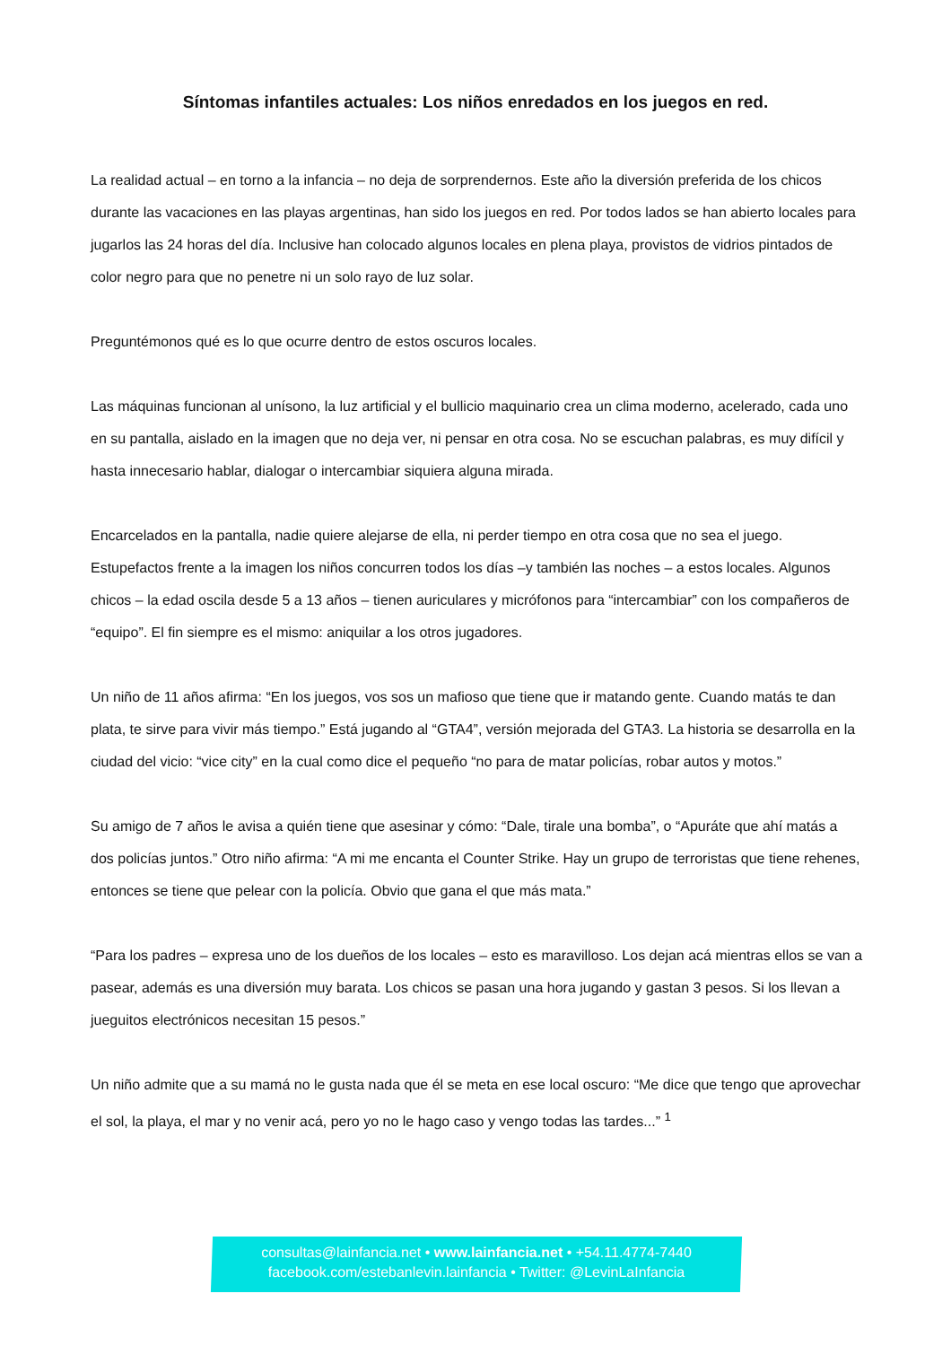Síntomas infantiles actuales: Los niños enredados en los juegos en red.
La realidad actual – en torno a la infancia – no deja de sorprendernos. Este año la diversión preferida de los chicos durante las vacaciones en las playas argentinas, han sido los juegos en red. Por todos lados se han abierto locales para jugarlos las 24 horas del día. Inclusive han colocado algunos locales en plena playa, provistos de vidrios pintados de color negro para que no penetre ni un solo rayo de luz solar.
Preguntémonos qué es lo que ocurre dentro de estos oscuros locales.
Las máquinas funcionan al unísono, la luz artificial y el bullicio maquinario crea un clima moderno, acelerado, cada uno en su pantalla, aislado en la imagen que no deja ver, ni pensar en otra cosa. No se escuchan palabras, es muy difícil y hasta innecesario hablar, dialogar o intercambiar siquiera alguna mirada.
Encarcelados en la pantalla, nadie quiere alejarse de ella, ni perder tiempo en otra cosa que no sea el juego. Estupefactos frente a la imagen los niños concurren todos los días –y también las noches – a estos locales. Algunos chicos – la edad oscila desde 5 a 13 años – tienen auriculares y micrófonos para “intercambiar” con los compañeros de “equipo”. El fin siempre es el mismo: aniquilar a los otros jugadores.
Un niño de 11 años afirma: “En los juegos, vos sos un mafioso que tiene que ir matando gente. Cuando matás te dan plata, te sirve para vivir más tiempo.” Está jugando al “GTA4”, versión mejorada del GTA3. La historia se desarrolla en la ciudad del vicio: “vice city” en la cual como dice el pequeño “no para de matar policías, robar autos y motos.”
Su amigo de 7 años le avisa a quién tiene que asesinar y cómo: “Dale, tirale una bomba”, o “Apuráte que ahí matás a dos policías juntos.” Otro niño afirma: “A mi me encanta el Counter Strike. Hay un grupo de terroristas que tiene rehenes, entonces se tiene que pelear con la policía. Obvio que gana el que más mata.”
“Para los padres – expresa uno de los dueños de los locales – esto es maravilloso. Los dejan acá mientras ellos se van a pasear, además es una diversión muy barata. Los chicos se pasan una hora jugando y gastan 3 pesos. Si los llevan a jueguitos electrónicos necesitan 15 pesos.”
Un niño admite que a su mamá no le gusta nada que él se meta en ese local oscuro: “Me dice que tengo que aprovechar el sol, la playa, el mar y no venir acá, pero yo no le hago caso y vengo todas las tardes...” <sup>1</sup>
consultas@lainfancia.net • www.lainfancia.net • +54.11.4774-7440
facebook.com/estebanlevin.lainfancia • Twitter: @LevinLaInfancia